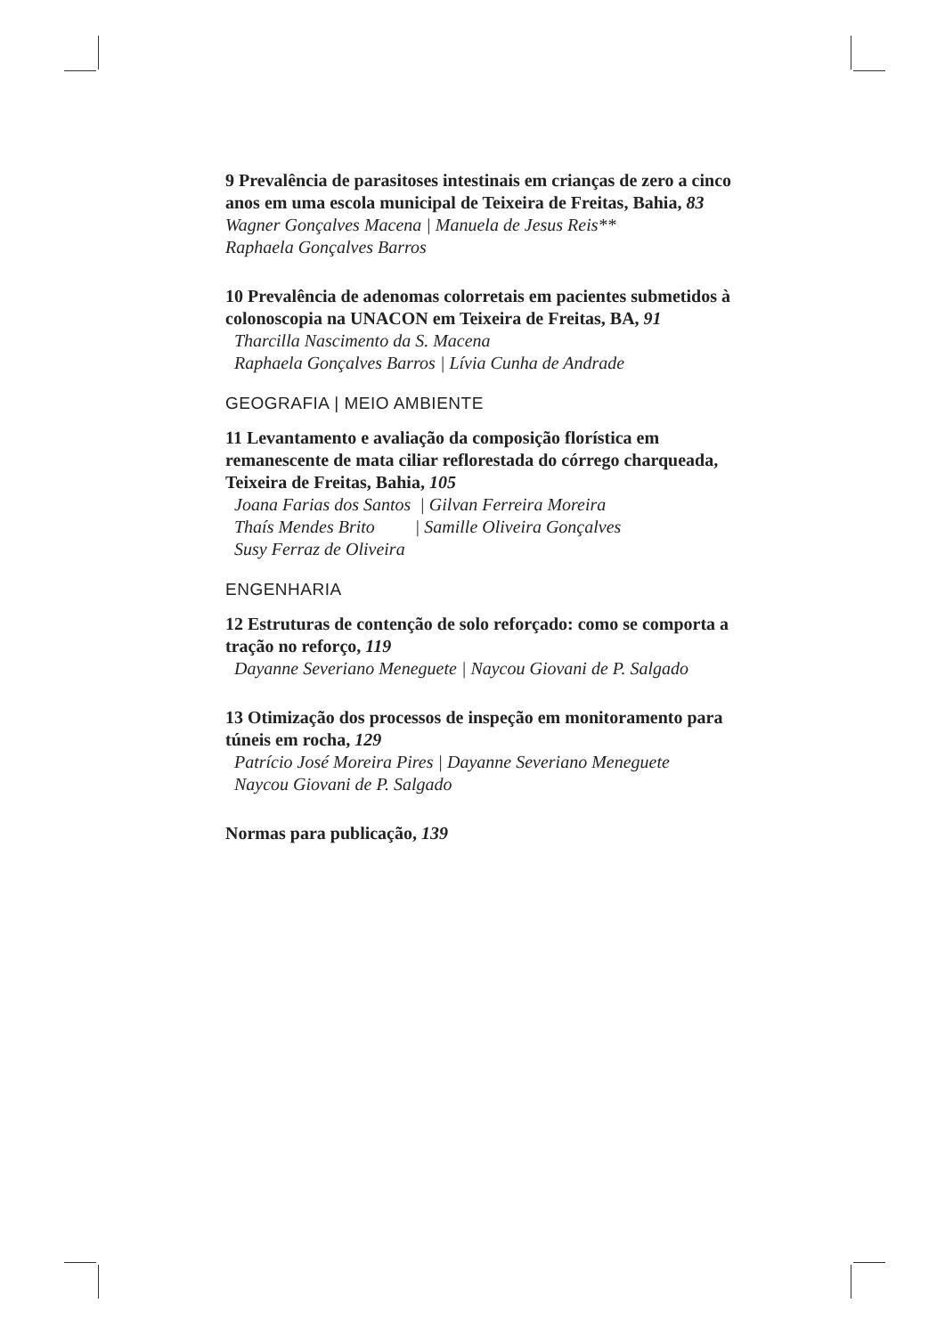9 Prevalência de parasitoses intestinais em crianças de zero a cinco anos em uma escola municipal de Teixeira de Freitas, Bahia, 83
Wagner Gonçalves Macena | Manuela de Jesus Reis**
Raphaela Gonçalves Barros
10 Prevalência de adenomas colorretais em pacientes submetidos à colonoscopia na UNACON em Teixeira de Freitas, BA, 91
Tharcilla Nascimento da S. Macena
Raphaela Gonçalves Barros | Lívia Cunha de Andrade
GEOGRAFIA | MEIO AMBIENTE
11 Levantamento e avaliação da composição florística em remanescente de mata ciliar reflorestada do córrego charqueada, Teixeira de Freitas, Bahia, 105
Joana Farias dos Santos | Gilvan Ferreira Moreira
Thaís Mendes Brito | Samille Oliveira Gonçalves
Susy Ferraz de Oliveira
ENGENHARIA
12 Estruturas de contenção de solo reforçado: como se comporta a tração no reforço, 119
Dayanne Severiano Meneguete | Naycou Giovani de P. Salgado
13 Otimização dos processos de inspeção em monitoramento para túneis em rocha, 129
Patrício José Moreira Pires | Dayanne Severiano Meneguete
Naycou Giovani de P. Salgado
Normas para publicação, 139